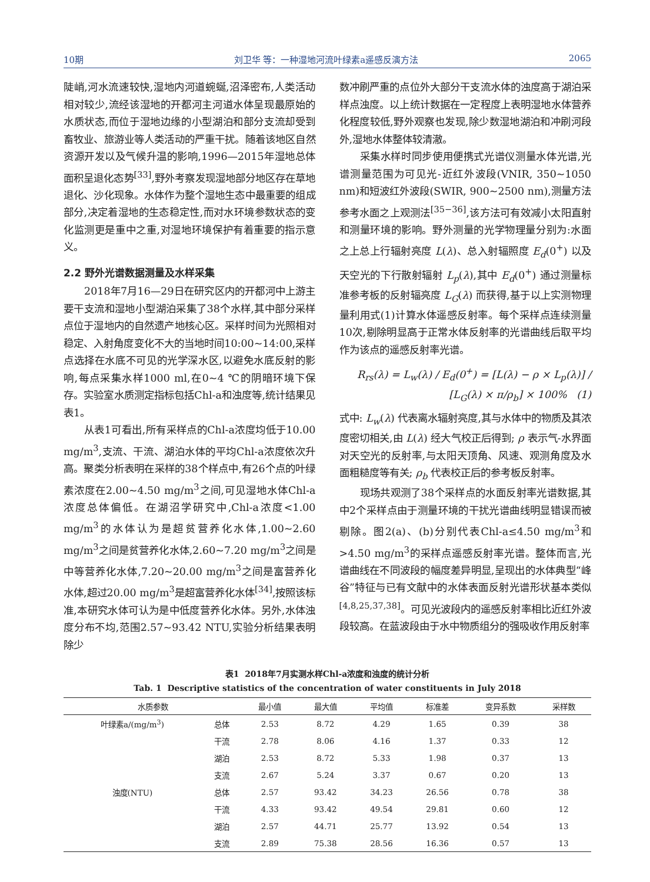10期 刘卫华 等：一种湿地河流叶绿素a遥感反演方法 2065
陡峭,河水流速较快,湿地内河道蜿蜒,沼泽密布,人类活动相对较少,流经该湿地的开都河主河道水体呈现最原始的水质状态,而位于湿地边缘的小型湖泊和部分支流却受到畜牧业、旅游业等人类活动的严重干扰。随着该地区自然资源开发以及气候升温的影响,1996—2015年湿地总体面积呈退化态势<sup>[33]</sup>,野外考察发现湿地部分地区存在草地退化、沙化现象。水体作为整个湿地生态中最重要的组成部分,决定着湿地的生态稳定性,而对水环境参数状态的变化监测更是重中之重,对湿地环境保护有着重要的指示意义。
2.2 野外光谱数据测量及水样采集
2018年7月16—29日在研究区内的开都河中上游主要干支流和湿地小型湖泊采集了38个水样,其中部分采样点位于湿地内的自然遗产地核心区。采样时间为光照相对稳定、入射角度变化不大的当地时间10:00~14:00,采样点选择在水底不可见的光学深水区,以避免水底反射的影响,每点采集水样1000 ml,在0~4 ℃的阴暗环境下保存。实验室水质测定指标包括Chl-a和浊度等,统计结果见表1。
从表1可看出,所有采样点的Chl-a浓度均低于10.00 mg/m<sup>3</sup>,支流、干流、湖泊水体的平均Chl-a浓度依次升高。聚类分析表明在采样的38个样点中,有26个点的叶绿素浓度在2.00~4.50 mg/m<sup>3</sup>之间,可见湿地水体Chl-a浓度总体偏低。在湖沼学研究中,Chl-a浓度<1.00 mg/m<sup>3</sup>的水体认为是超贫营养化水体,1.00~2.60 mg/m<sup>3</sup>之间是贫营养化水体,2.60~7.20 mg/m<sup>3</sup>之间是中等营养化水体,7.20~20.00 mg/m<sup>3</sup>之间是富营养化水体,超过20.00 mg/m<sup>3</sup>是超富营养化水体<sup>[34]</sup>,按照该标准,本研究水体可认为是中低度营养化水体。另外,水体浊度分布不均,范围2.57~93.42 NTU,实验分析结果表明除少
数冲刷严重的点位外大部分干支流水体的浊度高于湖泊采样点浊度。以上统计数据在一定程度上表明湿地水体营养化程度较低,野外观察也发现,除少数湿地湖泊和冲刷河段外,湿地水体整体较清澈。
采集水样时同步使用便携式光谱仪测量水体光谱,光谱测量范围为可见光-近红外波段(VNIR, 350~1050 nm)和短波红外波段(SWIR, 900~2500 nm),测量方法参考水面之上观测法<sup>[35−36]</sup>,该方法可有效减小太阳直射和测量环境的影响。野外测量的光学物理量分别为:水面之上总上行辐射亮度 L(λ)、总入射辐照度 E<sub>d</sub>(0<sup>+</sup>) 以及天空光的下行散射辐射 L<sub>p</sub>(λ),其中 E<sub>d</sub>(0<sup>+</sup>) 通过测量标准参考板的反射辐亮度 L<sub>G</sub>(λ) 而获得,基于以上实测物理量利用式(1)计算水体遥感反射率。每个采样点连续测量10次,剔除明显高于正常水体反射率的光谱曲线后取平均作为该点的遥感反射率光谱。
R<sub>rs</sub>(λ) = L<sub>w</sub>(λ) / E<sub>d</sub>(0<sup>+</sup>) = [L(λ) − ρ × L<sub>p</sub>(λ)] / [L<sub>G</sub>(λ) × π/ρ<sub>b</sub>] × 100% (1)
式中: L<sub>w</sub>(λ) 代表离水辐射亮度,其与水体中的物质及其浓度密切相关,由 L(λ) 经大气校正后得到; ρ 表示气-水界面对天空光的反射率,与太阳天顶角、风速、观测角度及水面粗糙度等有关; ρ<sub>b</sub> 代表校正后的参考板反射率。
现场共观测了38个采样点的水面反射率光谱数据,其中2个采样点由于测量环境的干扰光谱曲线明显错误而被剔除。图2(a)、(b)分别代表Chl-a≤4.50 mg/m<sup>3</sup>和>4.50 mg/m<sup>3</sup>的采样点遥感反射率光谱。整体而言,光谱曲线在不同波段的幅度差异明显,呈现出的水体典型“峰谷”特征与已有文献中的水体表面反射光谱形状基本类似<sup>[4,8,25,37,38]</sup>。可见光波段内的遥感反射率相比近红外波段较高。在蓝波段由于水中物质组分的强吸收作用反射率
表1 2018年7月实测水样Chl-a浓度和浊度的统计分析
Tab. 1 Descriptive statistics of the concentration of water constituents in July 2018
| 水质参数 | | 最小值 | 最大值 | 平均值 | 标准差 | 变异系数 | 采样数 |
| --- | --- | --- | --- | --- | --- | --- | --- |
| 叶绿素a/(mg/m<sup>3</sup>) | 总体 | 2.53 | 8.72 | 4.29 | 1.65 | 0.39 | 38 |
| | 干流 | 2.78 | 8.06 | 4.16 | 1.37 | 0.33 | 12 |
| | 湖泊 | 2.53 | 8.72 | 5.33 | 1.98 | 0.37 | 13 |
| | 支流 | 2.67 | 5.24 | 3.37 | 0.67 | 0.20 | 13 |
| 浊度(NTU) | 总体 | 2.57 | 93.42 | 34.23 | 26.56 | 0.78 | 38 |
| | 干流 | 4.33 | 93.42 | 49.54 | 29.81 | 0.60 | 12 |
| | 湖泊 | 2.57 | 44.71 | 25.77 | 13.92 | 0.54 | 13 |
| | 支流 | 2.89 | 75.38 | 28.56 | 16.36 | 0.57 | 13 |